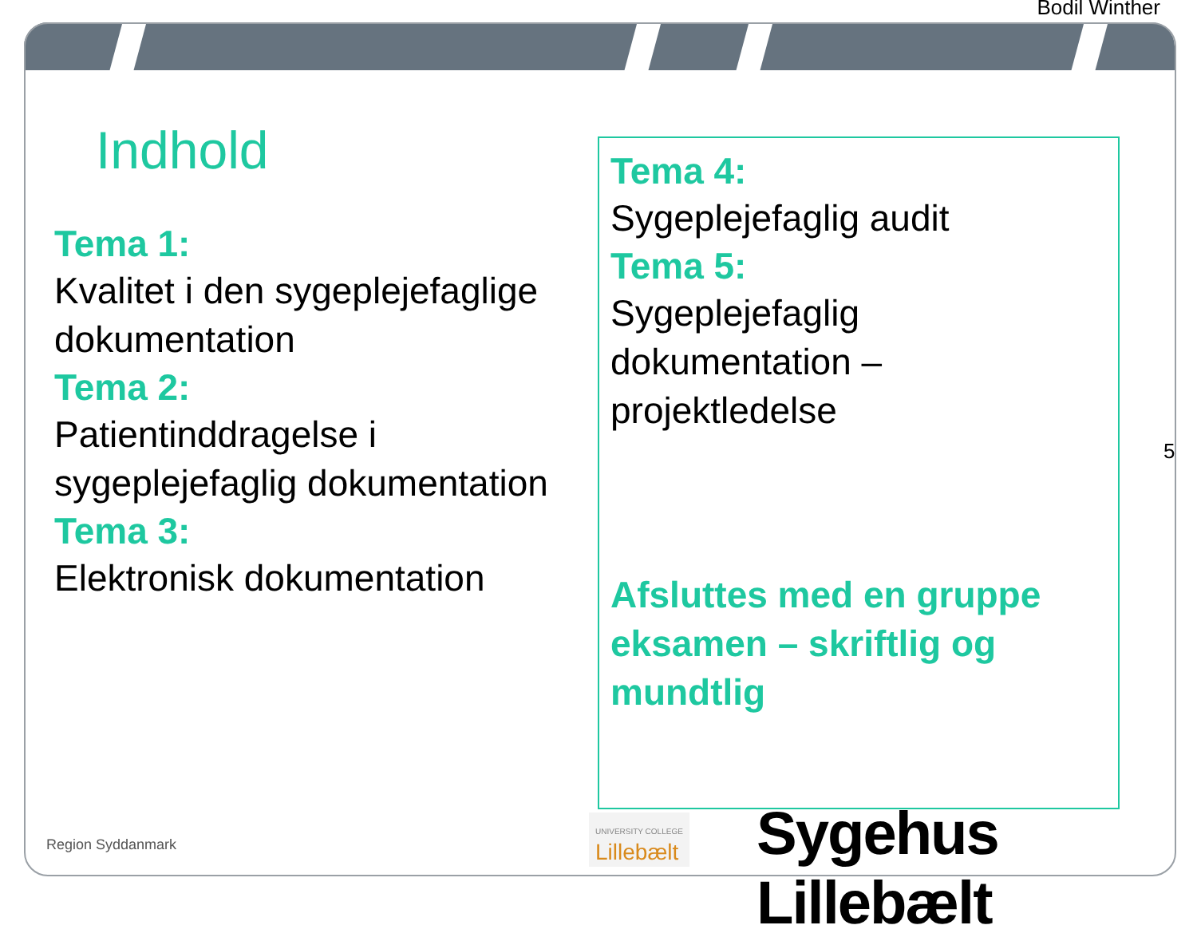Bodil Winther
5
Indhold
Tema 1:
Kvalitet i den sygeplejefaglige dokumentation
Tema 2:
Patientinddragelse i sygeplejefaglig dokumentation
Tema 3:
Elektronisk dokumentation
Tema 4:
Sygeplejefaglig audit
Tema 5:
Sygeplejefaglig dokumentation – projektledelse
Afsluttes med en gruppe eksamen – skriftlig og mundtlig
Region Syddanmark
UNIVERSITY COLLEGE
Lillebælt
Sygehus Lillebælt